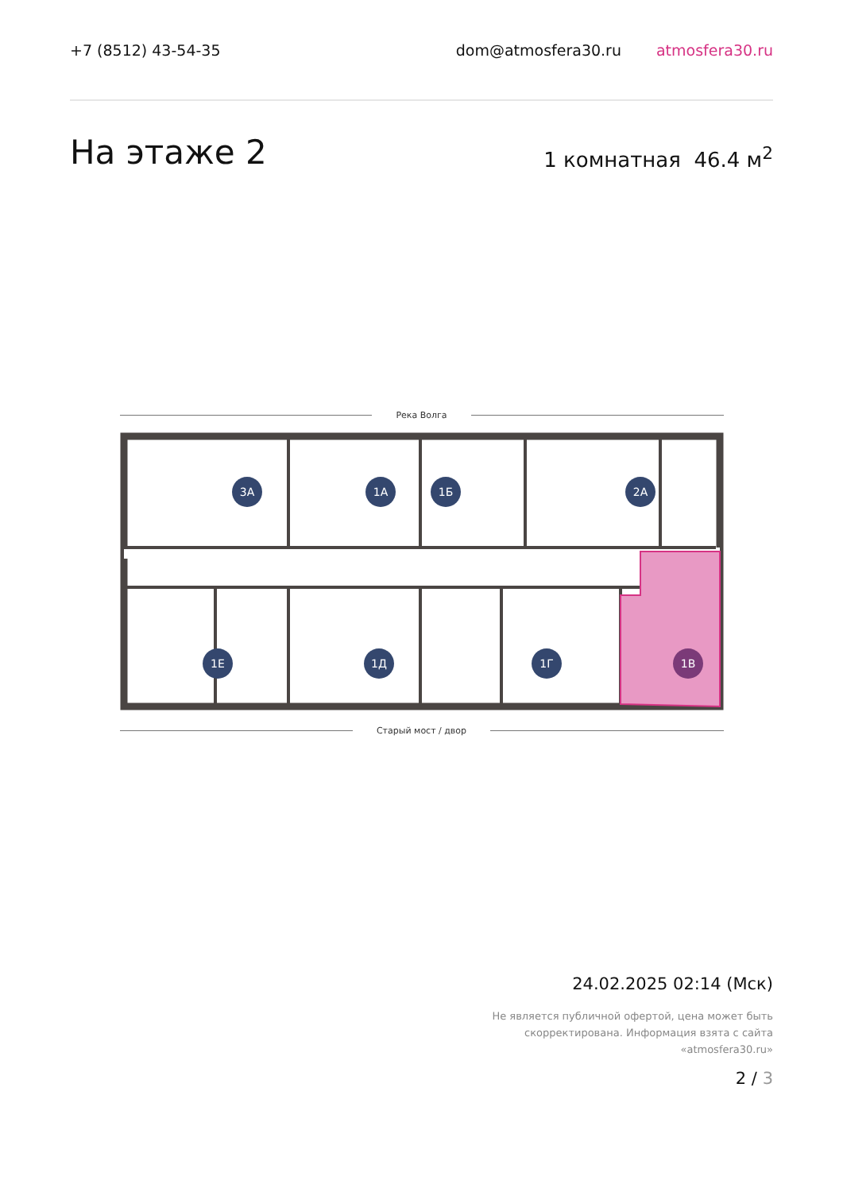+7 (8512) 43-54-35 dom@atmosfera30.ru atmosfera30.ru
На этаже 2
1 комнатная 46.4 м<sup>2</sup>
Река Волга
3А
1А
1Б
2А
1Е
1Д
1Г
1В
Старый мост / двор
24.02.2025 02:14 (Мск)
Не является публичной офертой, цена может быть
скорректирована. Информация взята с сайта
«atmosfera30.ru»
2 / 3